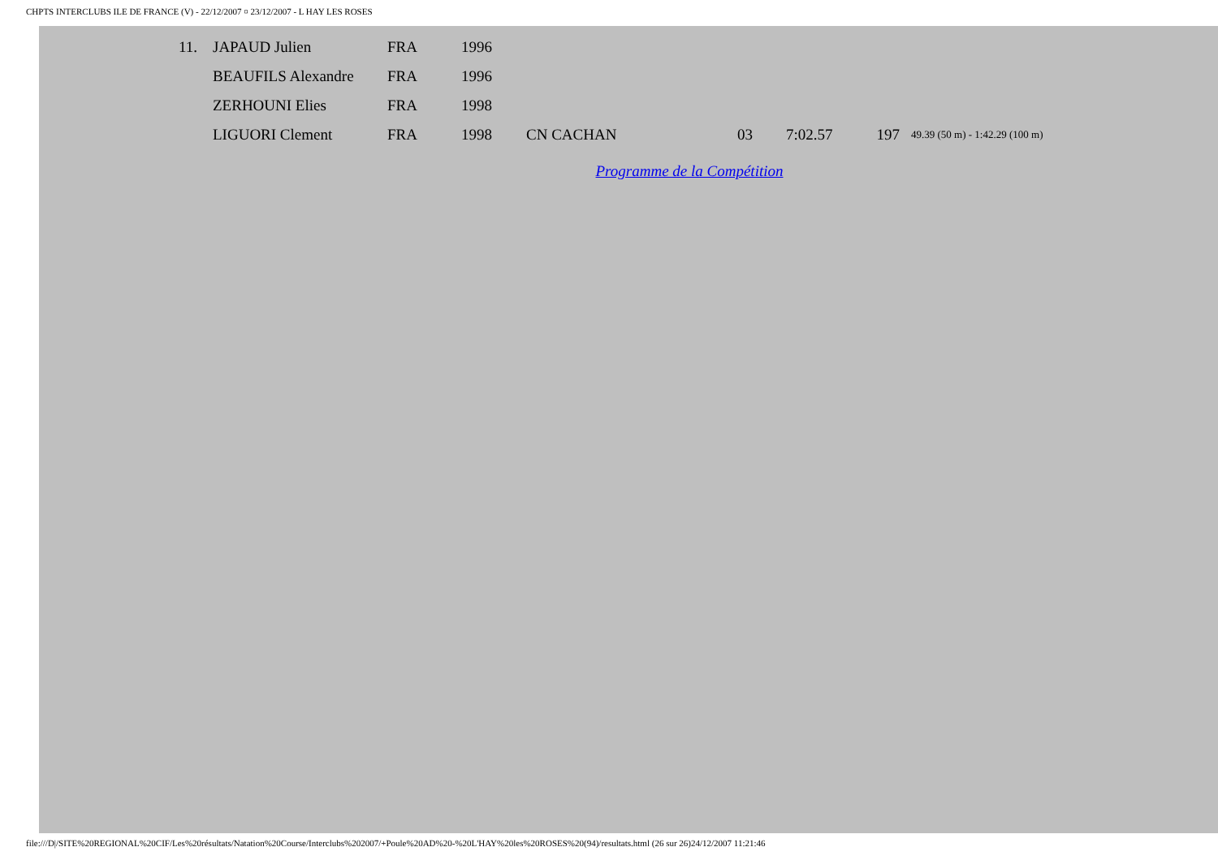CHPTS INTERCLUBS ILE DE FRANCE (V) - 22/12/2007 ¤ 23/12/2007 - L HAY LES ROSES
| 11. | JAPAUD Julien | FRA | 1996 | | | | | |
| | BEAUFILS Alexandre | FRA | 1996 | | | | | |
| | ZERHOUNI Elies | FRA | 1998 | | | | | |
| | LIGUORI Clement | FRA | 1998 | CN CACHAN | 03 | 7:02.57 | 197 | 49.39 (50 m) - 1:42.29 (100 m) |
Programme de la Compétition
file:///D|/SITE%20REGIONAL%20CIF/Les%20résultats/Natation%20Course/Interclubs%202007/+Poule%20AD%20-%20L'HAY%20les%20ROSES%20(94)/resultats.html (26 sur 26)24/12/2007 11:21:46